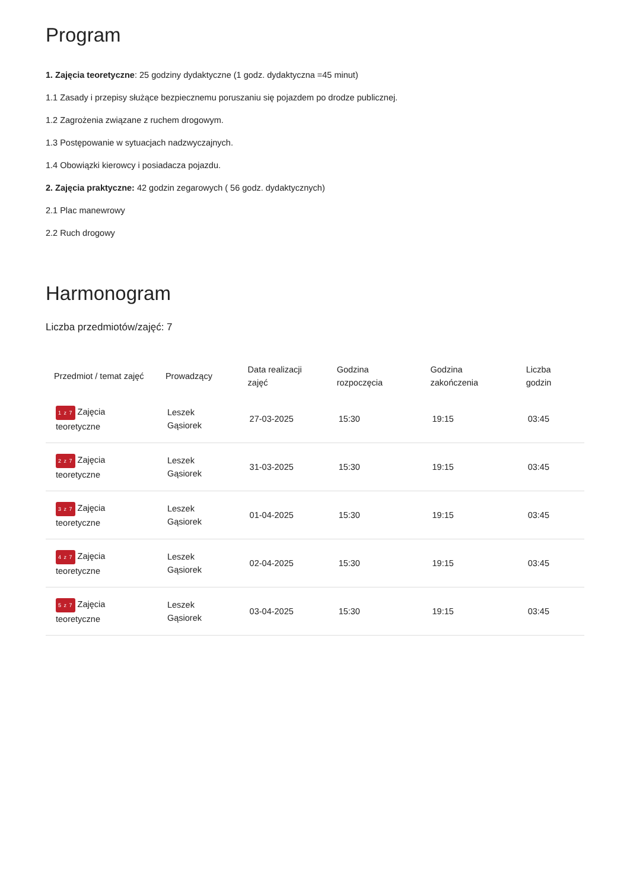Program
1. Zajęcia teoretyczne: 25 godziny dydaktyczne (1 godz. dydaktyczna =45 minut)
1.1 Zasady i przepisy służące bezpiecznemu poruszaniu się pojazdem po drodze publicznej.
1.2 Zagrożenia związane z ruchem drogowym.
1.3 Postępowanie w sytuacjach nadzwyczajnych.
1.4 Obowiązki kierowcy i posiadacza pojazdu.
2. Zajęcia praktyczne: 42 godzin zegarowych ( 56 godz. dydaktycznych)
2.1 Plac manewrowy
2.2 Ruch drogowy
Harmonogram
Liczba przedmiotów/zajęć: 7
| Przedmiot / temat zajęć | Prowadzący | Data realizacji zajęć | Godzina rozpoczęcia | Godzina zakończenia | Liczba godzin |
| --- | --- | --- | --- | --- | --- |
| 1 z 7 Zajęcia teoretyczne | Leszek Gąsiorek | 27-03-2025 | 15:30 | 19:15 | 03:45 |
| 2 z 7 Zajęcia teoretyczne | Leszek Gąsiorek | 31-03-2025 | 15:30 | 19:15 | 03:45 |
| 3 z 7 Zajęcia teoretyczne | Leszek Gąsiorek | 01-04-2025 | 15:30 | 19:15 | 03:45 |
| 4 z 7 Zajęcia teoretyczne | Leszek Gąsiorek | 02-04-2025 | 15:30 | 19:15 | 03:45 |
| 5 z 7 Zajęcia teoretyczne | Leszek Gąsiorek | 03-04-2025 | 15:30 | 19:15 | 03:45 |